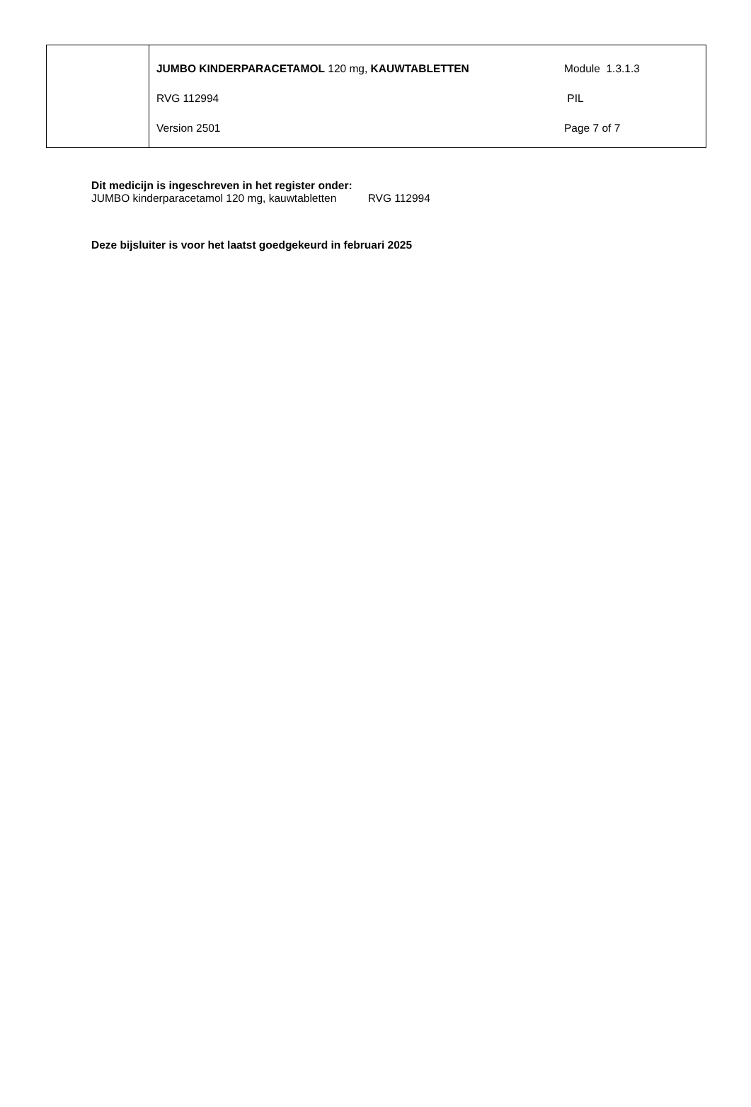| | JUMBO KINDERPARACETAMOL 120 mg, KAUWTABLETTEN | Module 1.3.1.3 |
| | RVG 112994 | PIL |
| | Version 2501 | Page 7 of 7 |
Dit medicijn is ingeschreven in het register onder:
JUMBO kinderparacetamol 120 mg, kauwtabletten RVG 112994
Deze bijsluiter is voor het laatst goedgekeurd in februari 2025